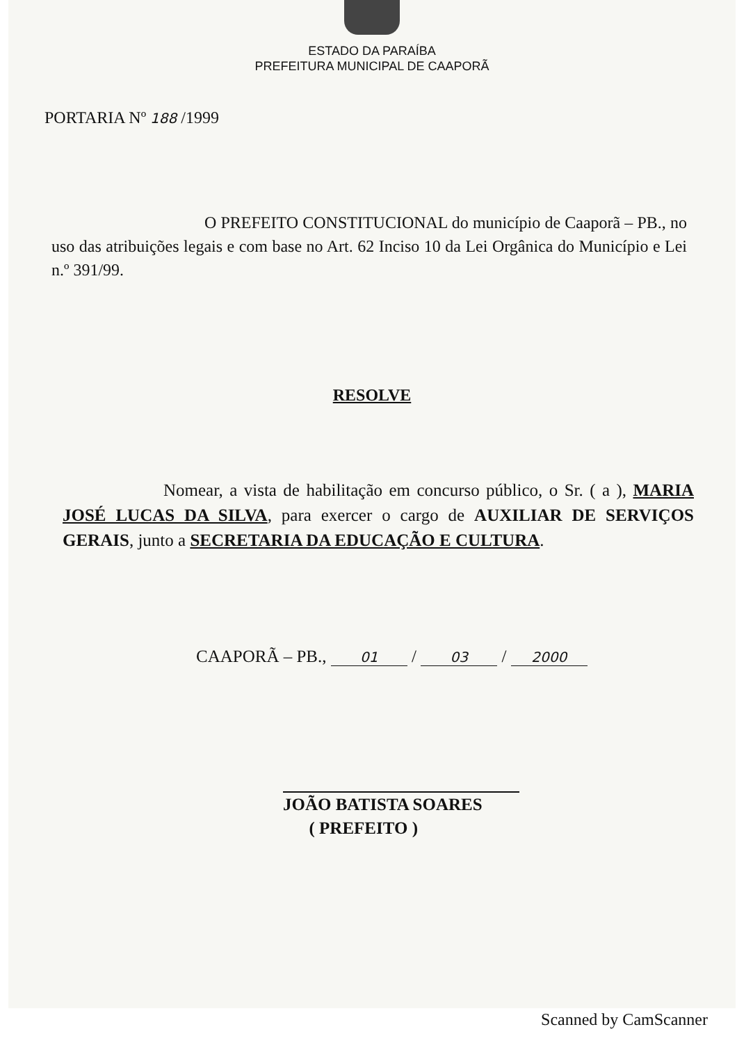ESTADO DA PARAÍBA
PREFEITURA MUNICIPAL DE CAAPORÃ
PORTARIA Nº 188 /1999
O PREFEITO CONSTITUCIONAL do município de Caaporã – PB., no uso das atribuições legais e com base no Art. 62 Inciso 10 da Lei Orgânica do Município e Lei n.º 391/99.
RESOLVE
Nomear, a vista de habilitação em concurso público, o Sr. ( a ), MARIA JOSÉ LUCAS DA SILVA, para exercer o cargo de AUXILIAR DE SERVIÇOS GERAIS, junto a SECRETARIA DA EDUCAÇÃO E CULTURA.
CAAPORÃ – PB., 01 / 03 / 2000
JOÃO BATISTA SOARES
( PREFEITO )
Scanned by CamScanner